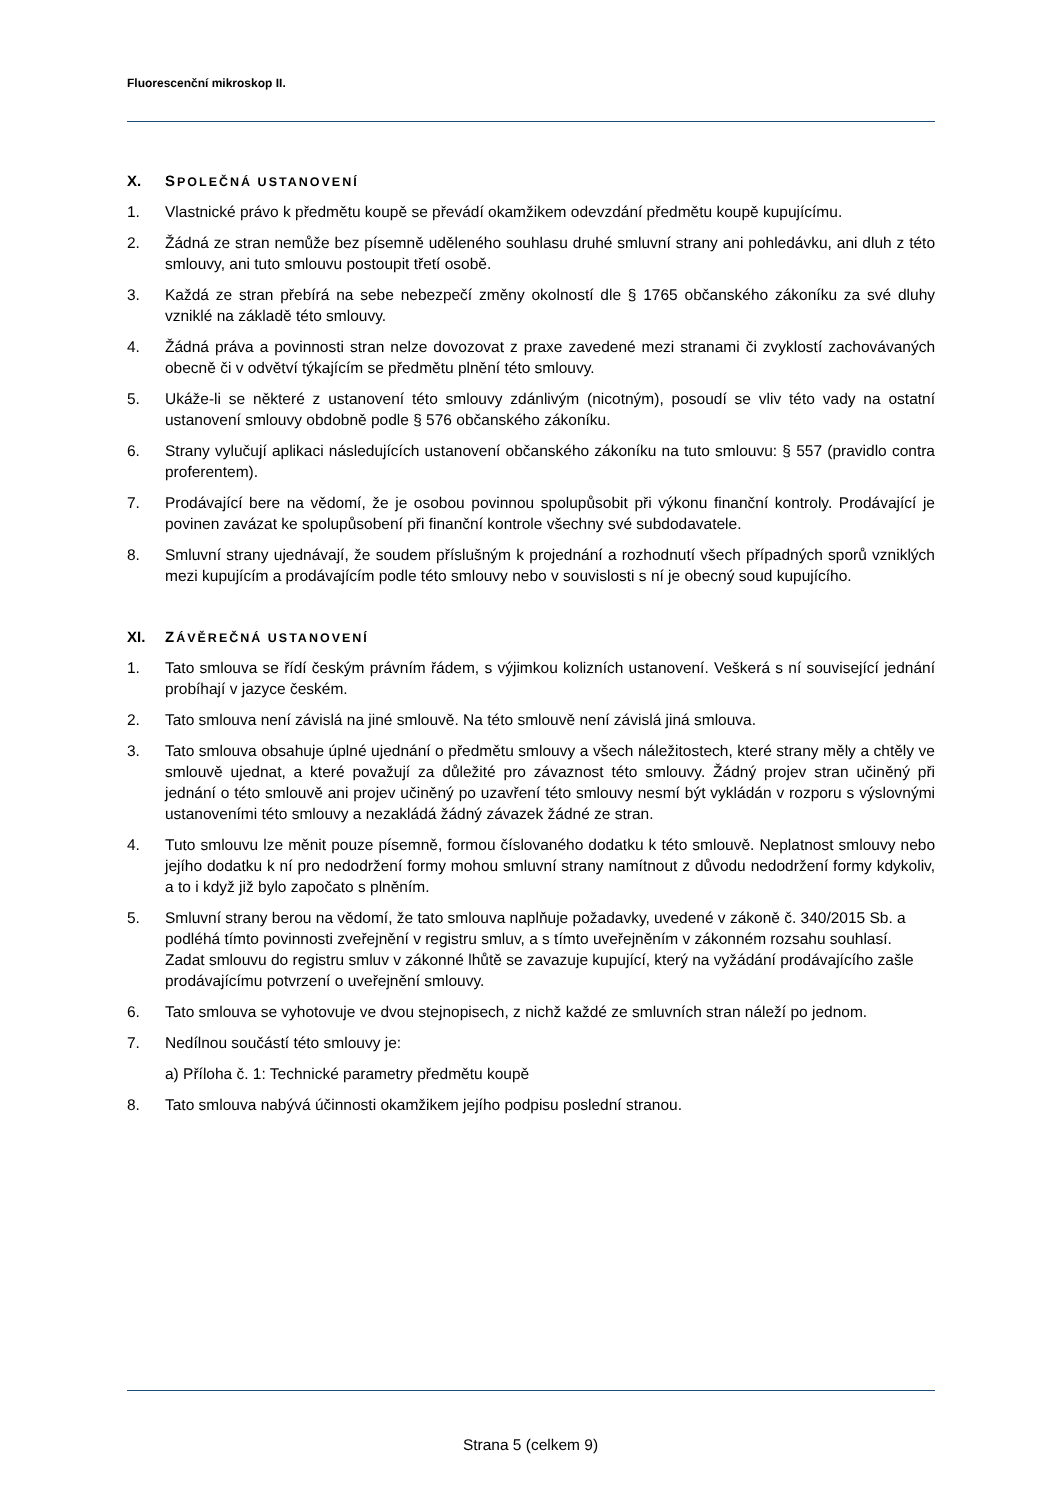Fluorescenční mikroskop II.
X. SPOLEČNÁ USTANOVENÍ
1. Vlastnické právo k předmětu koupě se převádí okamžikem odevzdání předmětu koupě kupujícímu.
2. Žádná ze stran nemůže bez písemně uděleného souhlasu druhé smluvní strany ani pohledávku, ani dluh z této smlouvy, ani tuto smlouvu postoupit třetí osobě.
3. Každá ze stran přebírá na sebe nebezpečí změny okolností dle § 1765 občanského zákoníku za své dluhy vzniklé na základě této smlouvy.
4. Žádná práva a povinnosti stran nelze dovozovat z praxe zavedené mezi stranami či zvyklostí zachovávaných obecně či v odvětví týkajícím se předmětu plnění této smlouvy.
5. Ukáže-li se některé z ustanovení této smlouvy zdánlivým (nicotným), posoudí se vliv této vady na ostatní ustanovení smlouvy obdobně podle § 576 občanského zákoníku.
6. Strany vylučují aplikaci následujících ustanovení občanského zákoníku na tuto smlouvu: § 557 (pravidlo contra proferentem).
7. Prodávající bere na vědomí, že je osobou povinnou spolupůsobit při výkonu finanční kontroly. Prodávající je povinen zavázat ke spolupůsobení při finanční kontrole všechny své subdodavatele.
8. Smluvní strany ujednávají, že soudem příslušným k projednání a rozhodnutí všech případných sporů vzniklých mezi kupujícím a prodávajícím podle této smlouvy nebo v souvislosti s ní je obecný soud kupujícího.
XI. ZÁVĚREČNÁ USTANOVENÍ
1. Tato smlouva se řídí českým právním řádem, s výjimkou kolizních ustanovení. Veškerá s ní související jednání probíhají v jazyce českém.
2. Tato smlouva není závislá na jiné smlouvě. Na této smlouvě není závislá jiná smlouva.
3. Tato smlouva obsahuje úplné ujednání o předmětu smlouvy a všech náležitostech, které strany měly a chtěly ve smlouvě ujednat, a které považují za důležité pro závaznost této smlouvy. Žádný projev stran učiněný při jednání o této smlouvě ani projev učiněný po uzavření této smlouvy nesmí být vykládán v rozporu s výslovnými ustanoveními této smlouvy a nezakládá žádný závazek žádné ze stran.
4. Tuto smlouvu lze měnit pouze písemně, formou číslovaného dodatku k této smlouvě. Neplatnost smlouvy nebo jejího dodatku k ní pro nedodržení formy mohou smluvní strany namítnout z důvodu nedodržení formy kdykoliv, a to i když již bylo započato s plněním.
5. Smluvní strany berou na vědomí, že tato smlouva naplňuje požadavky, uvedené v zákoně č. 340/2015 Sb. a podléhá tímto povinnosti zveřejnění v registru smluv, a s tímto uveřejněním v zákonném rozsahu souhlasí. Zadat smlouvu do registru smluv v zákonné lhůtě se zavazuje kupující, který na vyžádání prodávajícího zašle prodávajícímu potvrzení o uveřejnění smlouvy.
6. Tato smlouva se vyhotovuje ve dvou stejnopisech, z nichž každé ze smluvních stran náleží po jednom.
7. Nedílnou součástí této smlouvy je:
a) Příloha č. 1: Technické parametry předmětu koupě
8. Tato smlouva nabývá účinnosti okamžikem jejího podpisu poslední stranou.
Strana 5 (celkem 9)